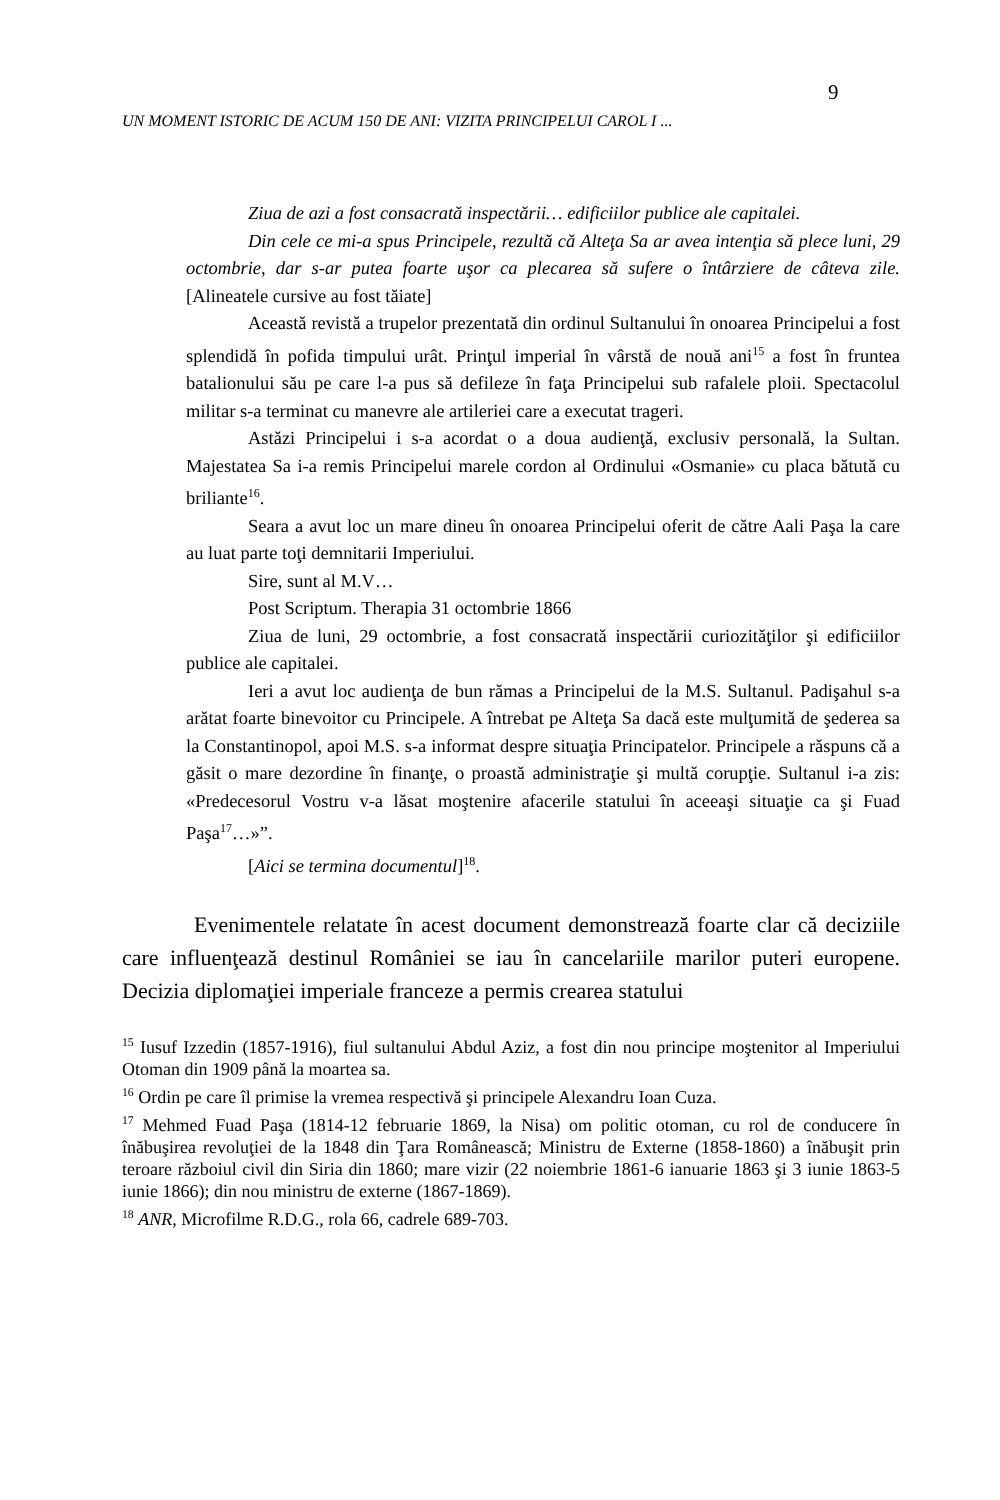9
UN MOMENT ISTORIC DE ACUM 150 DE ANI: VIZITA PRINCIPELUI CAROL I ...
Ziua de azi a fost consacrată inspectării… edificiilor publice ale capitalei.
Din cele ce mi-a spus Principele, rezultă că Alteţa Sa ar avea intenţia să plece luni, 29 octombrie, dar s-ar putea foarte uşor ca plecarea să sufere o întârziere de câteva zile. [Alineatele cursive au fost tăiate]
Această revistă a trupelor prezentată din ordinul Sultanului în onoarea Principelui a fost splendidă în pofida timpului urât. Prinţul imperial în vârstă de nouă ani<sup>15</sup> a fost în fruntea batalionului său pe care l-a pus să defileze în faţa Principelui sub rafalele ploii. Spectacolul militar s-a terminat cu manevre ale artileriei care a executat trageri.
Astăzi Principelui i s-a acordat o a doua audienţă, exclusiv personală, la Sultan. Majestatea Sa i-a remis Principelui marele cordon al Ordinului «Osmanie» cu placa bătută cu briliante<sup>16</sup>.
Seara a avut loc un mare dineu în onoarea Principelui oferit de către Aali Paşa la care au luat parte toţi demnitarii Imperiului.
Sire, sunt al M.V…
Post Scriptum. Therapia 31 octombrie 1866
Ziua de luni, 29 octombrie, a fost consacrată inspectării curiozităţilor şi edificiilor publice ale capitalei.
Ieri a avut loc audienţa de bun rămas a Principelui de la M.S. Sultanul. Padişahul s-a arătat foarte binevoitor cu Principele. A întrebat pe Alteţa Sa dacă este mulţumită de şederea sa la Constantinopol, apoi M.S. s-a informat despre situaţia Principatelor. Principele a răspuns că a găsit o mare dezordine în finanţe, o proastă administraţie şi multă corupţie. Sultanul i-a zis: «Predecesorul Vostru v-a lăsat moştenire afacerile statului în aceeaşi situaţie ca şi Fuad Paşa<sup>17</sup>…»”.
[Aici se termina documentul]<sup>18</sup>.
Evenimentele relatate în acest document demonstrează foarte clar că deciziile care influenţează destinul României se iau în cancelariile marilor puteri europene. Decizia diplomaţiei imperiale franceze a permis crearea statului
<sup>15</sup> Iusuf Izzedin (1857-1916), fiul sultanului Abdul Aziz, a fost din nou principe moştenitor al Imperiului Otoman din 1909 până la moartea sa.
<sup>16</sup> Ordin pe care îl primise la vremea respectivă şi principele Alexandru Ioan Cuza.
<sup>17</sup> Mehmed Fuad Paşa (1814-12 februarie 1869, la Nisa) om politic otoman, cu rol de conducere în înăbuşirea revoluţiei de la 1848 din Ţara Românească; Ministru de Externe (1858-1860) a înăbuşit prin teroare războiul civil din Siria din 1860; mare vizir (22 noiembrie 1861-6 ianuarie 1863 şi 3 iunie 1863-5 iunie 1866); din nou ministru de externe (1867-1869).
<sup>18</sup> ANR, Microfilme R.D.G., rola 66, cadrele 689-703.